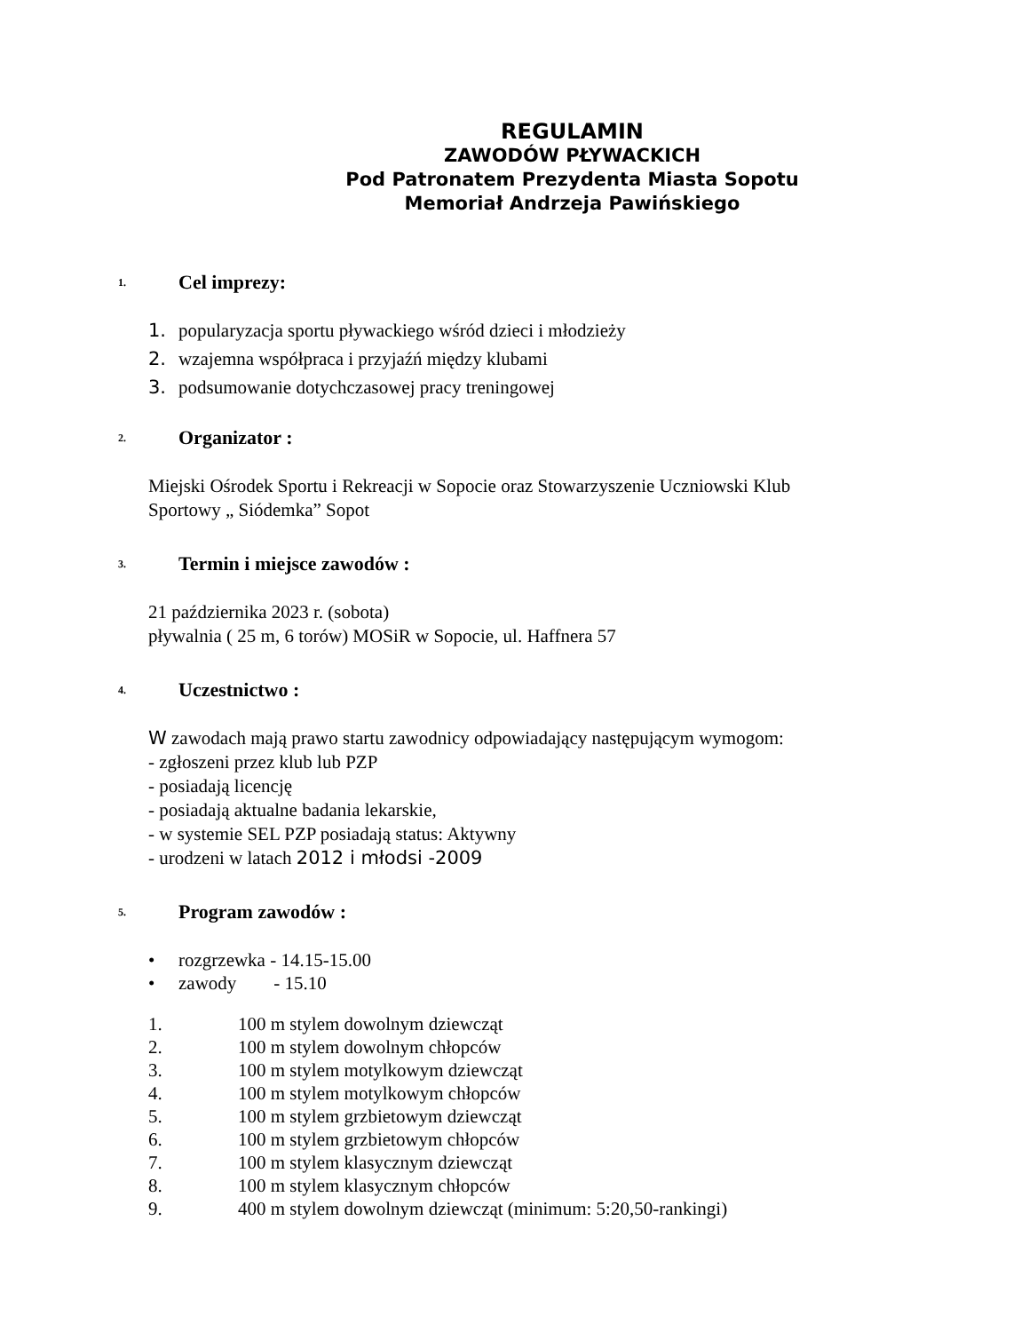REGULAMIN
ZAWODÓW PŁYWACKICH
Pod Patronatem Prezydenta Miasta Sopotu
Memoriał Andrzeja Pawińskiego
1.
Cel imprezy:
1. popularyzacja sportu pływackiego wśród dzieci i młodzieży
2. wzajemna współpraca i przyjaźń między klubami
3. podsumowanie dotychczasowej pracy treningowej
2.
Organizator :
Miejski Ośrodek Sportu i Rekreacji w Sopocie oraz Stowarzyszenie Uczniowski Klub
Sportowy „ Siódemka” Sopot
3.
Termin i miejsce zawodów :
21 października 2023 r. (sobota)
pływalnia ( 25 m, 6 torów) MOSiR w Sopocie, ul. Haffnera 57
4.
Uczestnictwo :
W zawodach mają prawo startu zawodnicy odpowiadający następującym wymogom:
- zgłoszeni przez klub lub PZP
- posiadają licencję
- posiadają aktualne badania lekarskie,
- w systemie SEL PZP posiadają status: Aktywny
- urodzeni w latach 2012 i młodsi -2009
5.
Program zawodów :
• rozgrzewka - 14.15-15.00
• zawody - 15.10
1. 100 m stylem dowolnym dziewcząt
2. 100 m stylem dowolnym chłopców
3. 100 m stylem motylkowym dziewcząt
4. 100 m stylem motylkowym chłopców
5. 100 m stylem grzbietowym dziewcząt
6. 100 m stylem grzbietowym chłopców
7. 100 m stylem klasycznym dziewcząt
8. 100 m stylem klasycznym chłopców
9. 400 m stylem dowolnym dziewcząt (minimum: 5:20,50-rankingi)